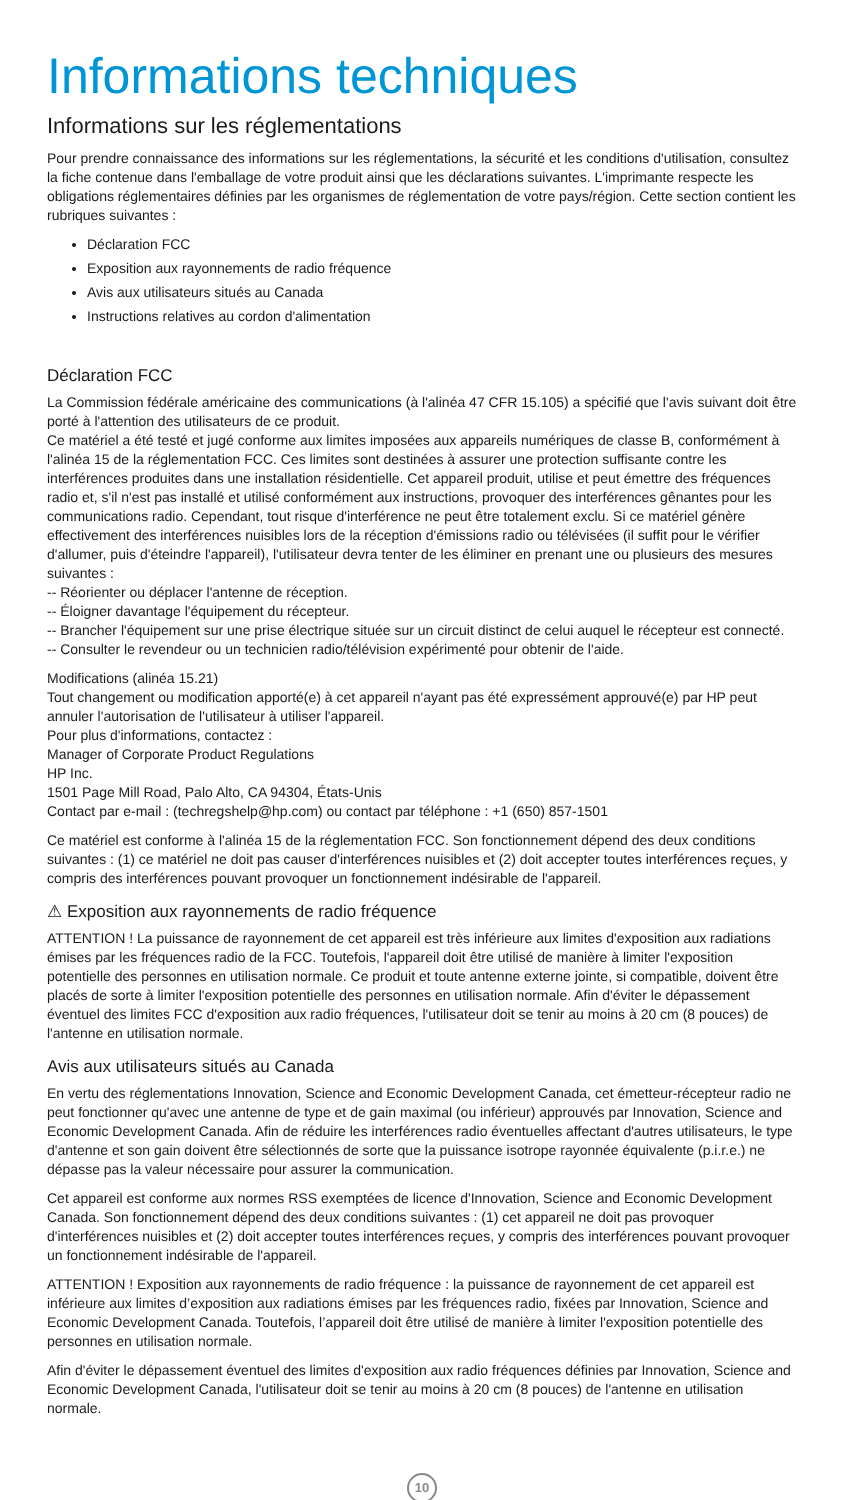Informations techniques
Informations sur les réglementations
Pour prendre connaissance des informations sur les réglementations, la sécurité et les conditions d'utilisation, consultez la fiche contenue dans l'emballage de votre produit ainsi que les déclarations suivantes. L'imprimante respecte les obligations réglementaires définies par les organismes de réglementation de votre pays/région. Cette section contient les rubriques suivantes :
Déclaration FCC
Exposition aux rayonnements de radio fréquence
Avis aux utilisateurs situés au Canada
Instructions relatives au cordon d'alimentation
Déclaration FCC
La Commission fédérale américaine des communications (à l'alinéa 47 CFR 15.105) a spécifié que l'avis suivant doit être porté à l'attention des utilisateurs de ce produit.
Ce matériel a été testé et jugé conforme aux limites imposées aux appareils numériques de classe B, conformément à l'alinéa 15 de la réglementation FCC. Ces limites sont destinées à assurer une protection suffisante contre les interférences produites dans une installation résidentielle. Cet appareil produit, utilise et peut émettre des fréquences radio et, s'il n'est pas installé et utilisé conformément aux instructions, provoquer des interférences gênantes pour les communications radio. Cependant, tout risque d'interférence ne peut être totalement exclu. Si ce matériel génère effectivement des interférences nuisibles lors de la réception d'émissions radio ou télévisées (il suffit pour le vérifier d'allumer, puis d'éteindre l'appareil), l'utilisateur devra tenter de les éliminer en prenant une ou plusieurs des mesures suivantes :
-- Réorienter ou déplacer l'antenne de réception.
-- Éloigner davantage l'équipement du récepteur.
-- Brancher l'équipement sur une prise électrique située sur un circuit distinct de celui auquel le récepteur est connecté.
-- Consulter le revendeur ou un technicien radio/télévision expérimenté pour obtenir de l'aide.
Modifications (alinéa 15.21)
Tout changement ou modification apporté(e) à cet appareil n'ayant pas été expressément approuvé(e) par HP peut annuler l'autorisation de l'utilisateur à utiliser l'appareil.
Pour plus d'informations, contactez :
Manager of Corporate Product Regulations
HP Inc.
1501 Page Mill Road, Palo Alto, CA 94304, États-Unis
Contact par e-mail : (techregshelp@hp.com) ou contact par téléphone : +1 (650) 857-1501
Ce matériel est conforme à l'alinéa 15 de la réglementation FCC. Son fonctionnement dépend des deux conditions suivantes : (1) ce matériel ne doit pas causer d'interférences nuisibles et (2) doit accepter toutes interférences reçues, y compris des interférences pouvant provoquer un fonctionnement indésirable de l'appareil.
⚠ Exposition aux rayonnements de radio fréquence
ATTENTION ! La puissance de rayonnement de cet appareil est très inférieure aux limites d'exposition aux radiations émises par les fréquences radio de la FCC. Toutefois, l'appareil doit être utilisé de manière à limiter l'exposition potentielle des personnes en utilisation normale. Ce produit et toute antenne externe jointe, si compatible, doivent être placés de sorte à limiter l'exposition potentielle des personnes en utilisation normale. Afin d'éviter le dépassement éventuel des limites FCC d'exposition aux radio fréquences, l'utilisateur doit se tenir au moins à 20 cm (8 pouces) de l'antenne en utilisation normale.
Avis aux utilisateurs situés au Canada
En vertu des réglementations Innovation, Science and Economic Development Canada, cet émetteur-récepteur radio ne peut fonctionner qu'avec une antenne de type et de gain maximal (ou inférieur) approuvés par Innovation, Science and Economic Development Canada. Afin de réduire les interférences radio éventuelles affectant d'autres utilisateurs, le type d'antenne et son gain doivent être sélectionnés de sorte que la puissance isotrope rayonnée équivalente (p.i.r.e.) ne dépasse pas la valeur nécessaire pour assurer la communication.
Cet appareil est conforme aux normes RSS exemptées de licence d'Innovation, Science and Economic Development Canada. Son fonctionnement dépend des deux conditions suivantes : (1) cet appareil ne doit pas provoquer d'interférences nuisibles et (2) doit accepter toutes interférences reçues, y compris des interférences pouvant provoquer un fonctionnement indésirable de l'appareil.
ATTENTION ! Exposition aux rayonnements de radio fréquence : la puissance de rayonnement de cet appareil est inférieure aux limites d’exposition aux radiations émises par les fréquences radio, fixées par Innovation, Science and Economic Development Canada. Toutefois, l’appareil doit être utilisé de manière à limiter l'exposition potentielle des personnes en utilisation normale.
Afin d'éviter le dépassement éventuel des limites d'exposition aux radio fréquences définies par Innovation, Science and Economic Development Canada, l'utilisateur doit se tenir au moins à 20 cm (8 pouces) de l'antenne en utilisation normale.
10